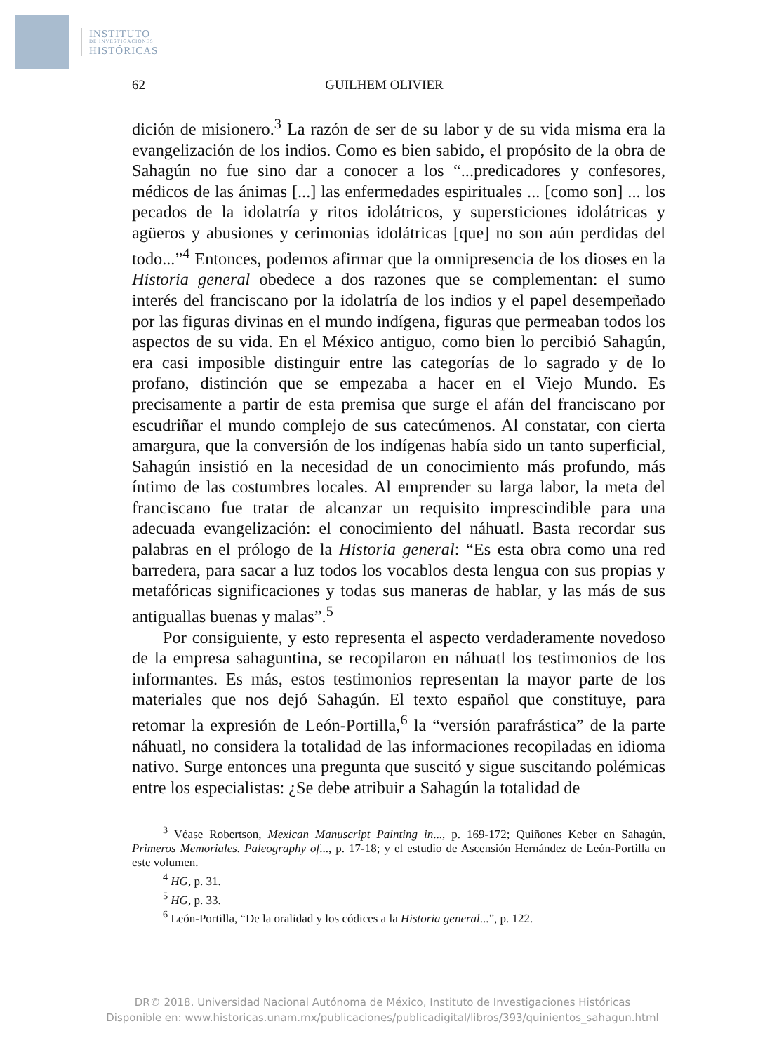INSTITUTO
DE INVESTIGACIONES
HISTÓRICAS
62 GUILHEM OLIVIER
dición de misionero.<sup>3</sup> La razón de ser de su labor y de su vida misma era la evangelización de los indios. Como es bien sabido, el propósito de la obra de Sahagún no fue sino dar a conocer a los “...predicadores y confesores, médicos de las ánimas [...] las enfermedades espirituales ... [como son] ... los pecados de la idolatría y ritos idolátricos, y supersticiones idolátricas y agüeros y abusiones y cerimonias idolátricas [que] no son aún perdidas del todo...”<sup>4</sup> Entonces, podemos afirmar que la omnipresencia de los dioses en la Historia general obedece a dos razones que se complementan: el sumo interés del franciscano por la idolatría de los indios y el papel desempeñado por las figuras divinas en el mundo indígena, figuras que permeaban todos los aspectos de su vida. En el México antiguo, como bien lo percibió Sahagún, era casi imposible distinguir entre las categorías de lo sagrado y de lo profano, distinción que se empezaba a hacer en el Viejo Mundo. Es precisamente a partir de esta premisa que surge el afán del franciscano por escudriñar el mundo complejo de sus catecúmenos. Al constatar, con cierta amargura, que la conversión de los indígenas había sido un tanto superficial, Sahagún insistió en la necesidad de un conocimiento más profundo, más íntimo de las costumbres locales. Al emprender su larga labor, la meta del franciscano fue tratar de alcanzar un requisito imprescindible para una adecuada evangelización: el conocimiento del náhuatl. Basta recordar sus palabras en el prólogo de la Historia general: “Es esta obra como una red barredera, para sacar a luz todos los vocablos desta lengua con sus propias y metafóricas significaciones y todas sus maneras de hablar, y las más de sus antiguallas buenas y malas”.<sup>5</sup>
Por consiguiente, y esto representa el aspecto verdaderamente novedoso de la empresa sahaguntina, se recopilaron en náhuatl los testimonios de los informantes. Es más, estos testimonios representan la mayor parte de los materiales que nos dejó Sahagún. El texto español que constituye, para retomar la expresión de León-Portilla,<sup>6</sup> la “versión parafrástica” de la parte náhuatl, no considera la totalidad de las informaciones recopiladas en idioma nativo. Surge entonces una pregunta que suscitó y sigue suscitando polémicas entre los especialistas: ¿Se debe atribuir a Sahagún la totalidad de
<sup>3</sup> Véase Robertson, Mexican Manuscript Painting in..., p. 169-172; Quiñones Keber en Sahagún, Primeros Memoriales. Paleography of..., p. 17-18; y el estudio de Ascensión Hernández de León-Portilla en este volumen.
<sup>4</sup> HG, p. 31.
<sup>5</sup> HG, p. 33.
<sup>6</sup> León-Portilla, “De la oralidad y los códices a la Historia general...”, p. 122.
DR© 2018. Universidad Nacional Autónoma de México, Instituto de Investigaciones Históricas
Disponible en: www.historicas.unam.mx/publicaciones/publicadigital/libros/393/quinientos_sahagun.html